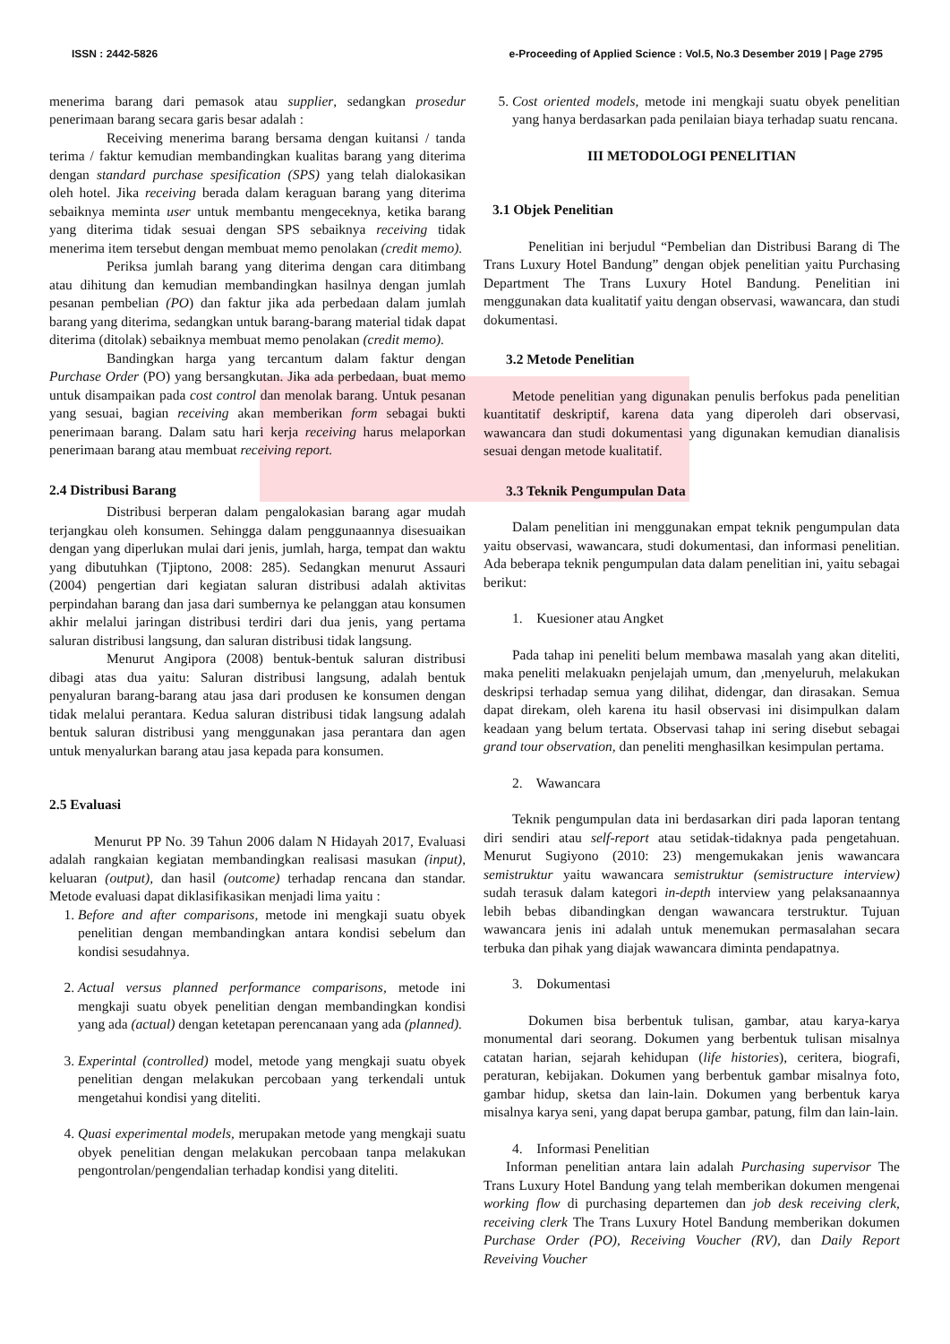ISSN : 2442-5826 e-Proceeding of Applied Science : Vol.5, No.3 Desember 2019 | Page 2795
menerima barang dari pemasok atau supplier, sedangkan prosedur penerimaan barang secara garis besar adalah :
Receiving menerima barang bersama dengan kuitansi / tanda terima / faktur kemudian membandingkan kualitas barang yang diterima dengan standard purchase spesification (SPS) yang telah dialokasikan oleh hotel. Jika receiving berada dalam keraguan barang yang diterima sebaiknya meminta user untuk membantu mengeceknya, ketika barang yang diterima tidak sesuai dengan SPS sebaiknya receiving tidak menerima item tersebut dengan membuat memo penolakan (credit memo).
Periksa jumlah barang yang diterima dengan cara ditimbang atau dihitung dan kemudian membandingkan hasilnya dengan jumlah pesanan pembelian (PO) dan faktur jika ada perbedaan dalam jumlah barang yang diterima, sedangkan untuk barang-barang material tidak dapat diterima (ditolak) sebaiknya membuat memo penolakan (credit memo).
Bandingkan harga yang tercantum dalam faktur dengan Purchase Order (PO) yang bersangkutan. Jika ada perbedaan, buat memo untuk disampaikan pada cost control dan menolak barang. Untuk pesanan yang sesuai, bagian receiving akan memberikan form sebagai bukti penerimaan barang. Dalam satu hari kerja receiving harus melaporkan penerimaan barang atau membuat receiving report.
2.4 Distribusi Barang
Distribusi berperan dalam pengalokasian barang agar mudah terjangkau oleh konsumen. Sehingga dalam penggunaannya disesuaikan dengan yang diperlukan mulai dari jenis, jumlah, harga, tempat dan waktu yang dibutuhkan (Tjiptono, 2008: 285). Sedangkan menurut Assauri (2004) pengertian dari kegiatan saluran distribusi adalah aktivitas perpindahan barang dan jasa dari sumbernya ke pelanggan atau konsumen akhir melalui jaringan distribusi terdiri dari dua jenis, yang pertama saluran distribusi langsung, dan saluran distribusi tidak langsung.
Menurut Angipora (2008) bentuk-bentuk saluran distribusi dibagi atas dua yaitu: Saluran distribusi langsung, adalah bentuk penyaluran barang-barang atau jasa dari produsen ke konsumen dengan tidak melalui perantara. Kedua saluran distribusi tidak langsung adalah bentuk saluran distribusi yang menggunakan jasa perantara dan agen untuk menyalurkan barang atau jasa kepada para konsumen.
2.5 Evaluasi
Menurut PP No. 39 Tahun 2006 dalam N Hidayah 2017, Evaluasi adalah rangkaian kegiatan membandingkan realisasi masukan (input), keluaran (output), dan hasil (outcome) terhadap rencana dan standar. Metode evaluasi dapat diklasifikasikan menjadi lima yaitu :
1. Before and after comparisons, metode ini mengkaji suatu obyek penelitian dengan membandingkan antara kondisi sebelum dan kondisi sesudahnya.
2. Actual versus planned performance comparisons, metode ini mengkaji suatu obyek penelitian dengan membandingkan kondisi yang ada (actual) dengan ketetapan perencanaan yang ada (planned).
3. Experintal (controlled) model, metode yang mengkaji suatu obyek penelitian dengan melakukan percobaan yang terkendali untuk mengetahui kondisi yang diteliti.
4. Quasi experimental models, merupakan metode yang mengkaji suatu obyek penelitian dengan melakukan percobaan tanpa melakukan pengontrolan/pengendalian terhadap kondisi yang diteliti.
5. Cost oriented models, metode ini mengkaji suatu obyek penelitian yang hanya berdasarkan pada penilaian biaya terhadap suatu rencana.
III METODOLOGI PENELITIAN
3.1 Objek Penelitian
Penelitian ini berjudul “Pembelian dan Distribusi Barang di The Trans Luxury Hotel Bandung” dengan objek penelitian yaitu Purchasing Department The Trans Luxury Hotel Bandung. Penelitian ini menggunakan data kualitatif yaitu dengan observasi, wawancara, dan studi dokumentasi.
3.2 Metode Penelitian
Metode penelitian yang digunakan penulis berfokus pada penelitian kuantitatif deskriptif, karena data yang diperoleh dari observasi, wawancara dan studi dokumentasi yang digunakan kemudian dianalisis sesuai dengan metode kualitatif.
3.3 Teknik Pengumpulan Data
Dalam penelitian ini menggunakan empat teknik pengumpulan data yaitu observasi, wawancara, studi dokumentasi, dan informasi penelitian. Ada beberapa teknik pengumpulan data dalam penelitian ini, yaitu sebagai berikut:
1. Kuesioner atau Angket
Pada tahap ini peneliti belum membawa masalah yang akan diteliti, maka peneliti melakuakn penjelajah umum, dan ,menyeluruh, melakukan deskripsi terhadap semua yang dilihat, didengar, dan dirasakan. Semua dapat direkam, oleh karena itu hasil observasi ini disimpulkan dalam keadaan yang belum tertata. Observasi tahap ini sering disebut sebagai grand tour observation, dan peneliti menghasilkan kesimpulan pertama.
2. Wawancara
Teknik pengumpulan data ini berdasarkan diri pada laporan tentang diri sendiri atau self-report atau setidak-tidaknya pada pengetahuan. Menurut Sugiyono (2010: 23) mengemukakan jenis wawancara semistruktur yaitu wawancara semistruktur (semistructure interview) sudah terasuk dalam kategori in-depth interview yang pelaksanaannya lebih bebas dibandingkan dengan wawancara terstruktur. Tujuan wawancara jenis ini adalah untuk menemukan permasalahan secara terbuka dan pihak yang diajak wawancara diminta pendapatnya.
3. Dokumentasi
Dokumen bisa berbentuk tulisan, gambar, atau karya-karya monumental dari seorang. Dokumen yang berbentuk tulisan misalnya catatan harian, sejarah kehidupan (life histories), ceritera, biografi, peraturan, kebijakan. Dokumen yang berbentuk gambar misalnya foto, gambar hidup, sketsa dan lain-lain. Dokumen yang berbentuk karya misalnya karya seni, yang dapat berupa gambar, patung, film dan lain-lain.
4. Informasi Penelitian
Informan penelitian antara lain adalah Purchasing supervisor The Trans Luxury Hotel Bandung yang telah memberikan dokumen mengenai working flow di purchasing departemen dan job desk receiving clerk, receiving clerk The Trans Luxury Hotel Bandung memberikan dokumen Purchase Order (PO), Receiving Voucher (RV), dan Daily Report Reveiving Voucher